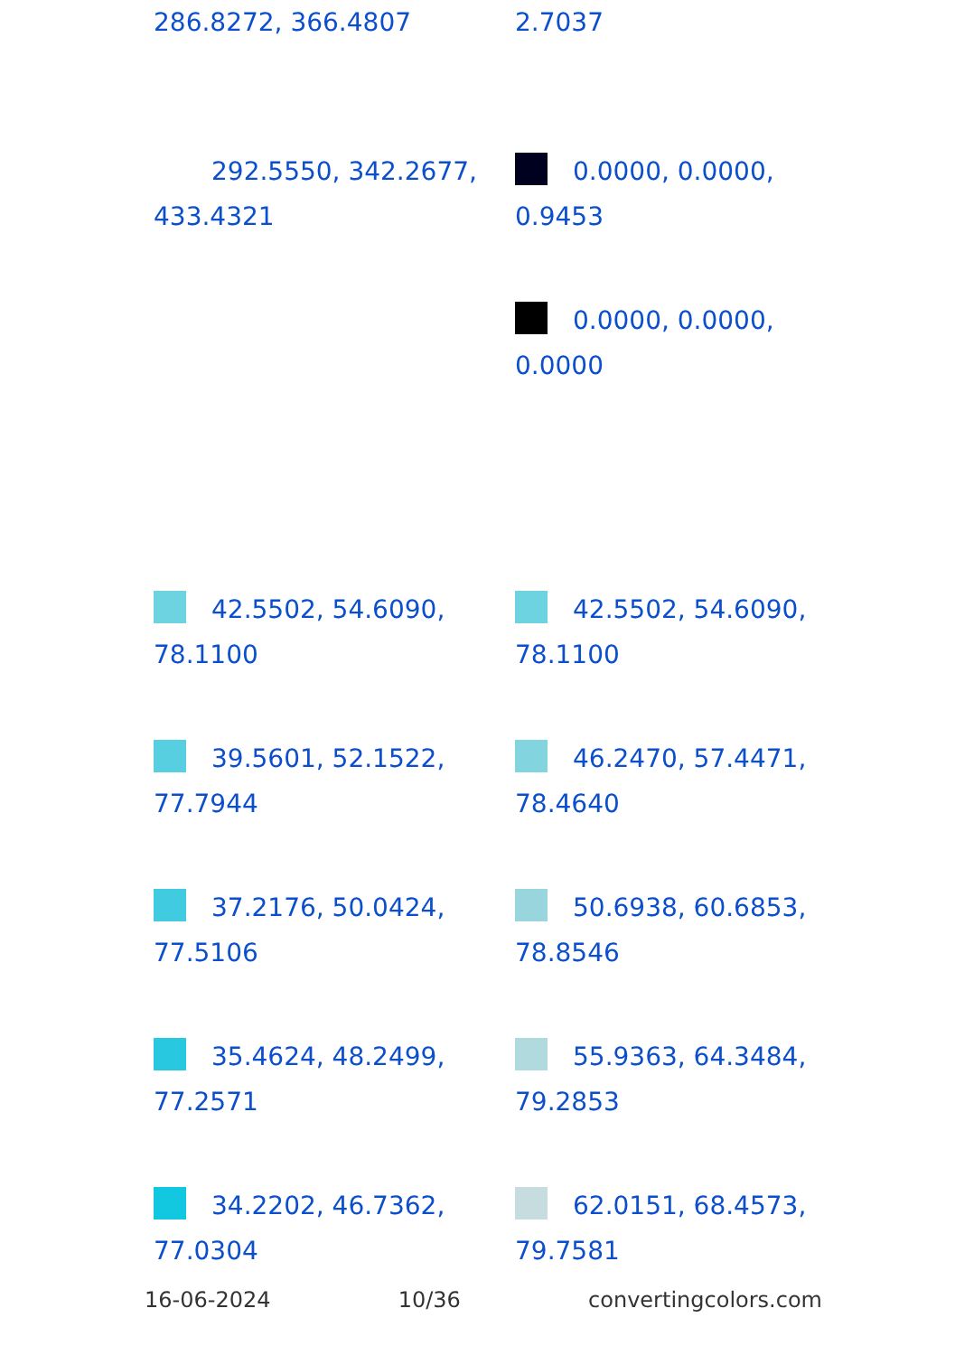| 286.8272, 366.4807 | 2.7037 |
| 292.5550, 342.2677, 433.4321 | 0.0000, 0.0000, 0.9453 |
| | 0.0000, 0.0000, 0.0000 |
| 42.5502, 54.6090, 78.1100 | 42.5502, 54.6090, 78.1100 |
| 39.5601, 52.1522, 77.7944 | 46.2470, 57.4471, 78.4640 |
| 37.2176, 50.0424, 77.5106 | 50.6938, 60.6853, 78.8546 |
| 35.4624, 48.2499, 77.2571 | 55.9363, 64.3484, 79.2853 |
| 34.2202, 46.7362, 77.0304 | 62.0151, 68.4573, 79.7581 |
16-06-2024 10/36 convertingcolors.com